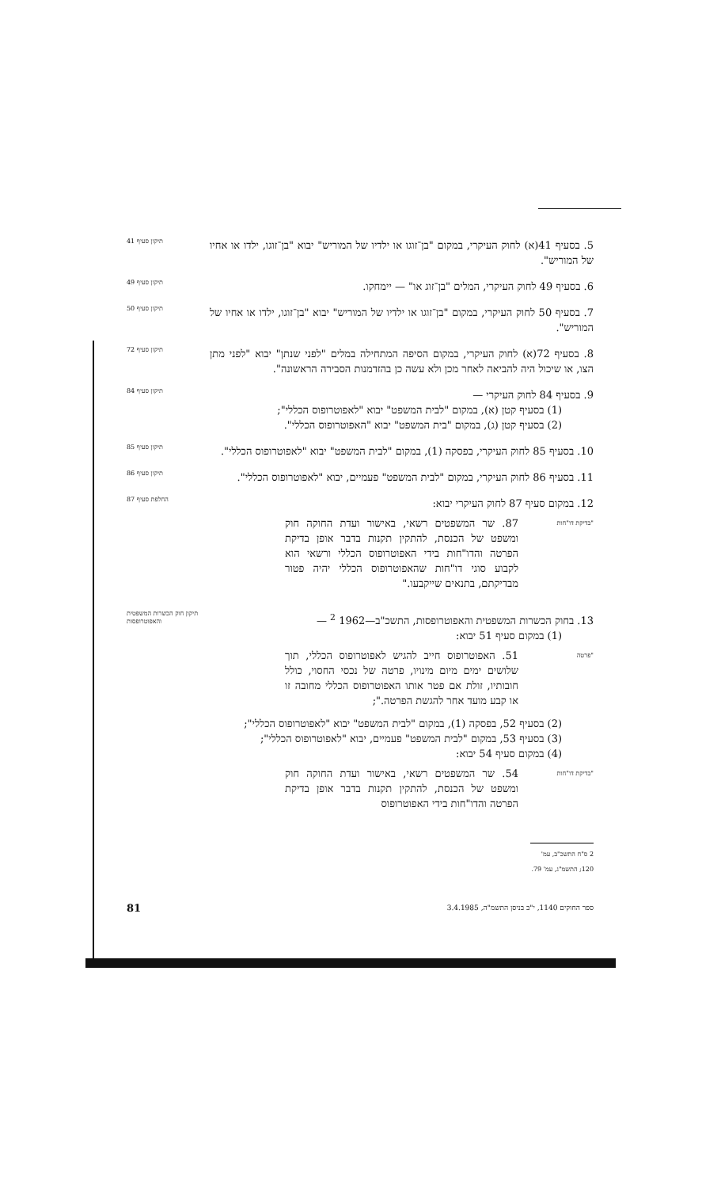5. בסעיף 41(א) לחוק העיקרי, במקום "בן־זוגו או ילדיו של המוריש" יבוא "בן־זוגו, ילדו או אחיו של המוריש".
תיקון סעיף 41
6. בסעיף 49 לחוק העיקרי, המלים "בן־זוג או" — יימחקו.
תיקון סעיף 49
7. בסעיף 50 לחוק העיקרי, במקום "בן־זוגו או ילדיו של המוריש" יבוא "בן־זוגו, ילדו או אחיו של המוריש".
תיקון סעיף 50
8. בסעיף 72(א) לחוק העיקרי, במקום הסיפה המתחילה במלים "לפני שנתן" יבוא "לפני מתן הצו, או שיכול היה להביאה לאחר מכן ולא עשה כן בהזדמנות הסבירה הראשונה".
תיקון סעיף 72
9. בסעיף 84 לחוק העיקרי —
(1) בסעיף קטן (א), במקום "לבית המשפט" יבוא "לאפוטרופוס הכללי";
(2) בסעיף קטן (ג), במקום "בית המשפט" יבוא "האפוטרופוס הכללי".
תיקון סעיף 84
10. בסעיף 85 לחוק העיקרי, בפסקה (1), במקום "לבית המשפט" יבוא "לאפוטרופוס הכללי".
תיקון סעיף 85
11. בסעיף 86 לחוק העיקרי, במקום "לבית המשפט" פעמיים, יבוא "לאפוטרופוס הכללי".
תיקון סעיף 86
12. במקום סעיף 87 לחוק העיקרי יבוא:
"בדיקת דו"חות
87. שר המשפטים רשאי, באישור ועדת החוקה חוק ומשפט של הכנסת, להתקין תקנות בדבר אופן בדיקת הפרטה והדו"חות בידי האפוטרופוס הכללי ורשאי הוא לקבוע סוגי דו"חות שהאפוטרופוס הכללי יהיה פטור מבדיקתם, בתנאים שייקבעו."
החלפת סעיף 87
13. בחוק הכשרות המשפטית והאפוטרופסות, התשכ"ב—1962 <sup>2</sup> —
(1) במקום סעיף 51 יבוא:
"פרטה
51. האפוטרופוס חייב להגיש לאפוטרופוס הכללי, תוך שלושים ימים מיום מינויו, פרטה של נכסי החסוי, כולל חובותיו, זולת אם פטר אותו האפוטרופוס הכללי מחובה זו או קבע מועד אחר להגשת הפרטה.";
(2) בסעיף 52, בפסקה (1), במקום "לבית המשפט" יבוא "לאפוטרופוס הכללי";
(3) בסעיף 53, במקום "לבית המשפט" פעמיים, יבוא "לאפוטרופוס הכללי";
(4) במקום סעיף 54 יבוא:
"בדיקת דו"חות
54. שר המשפטים רשאי, באישור ועדת החוקה חוק ומשפט של הכנסת, להתקין תקנות בדבר אופן בדיקת הפרטה והדו"חות בידי האפוטרופוס
תיקון חוק הכשרות המשפטית והאפוטרופסות
2 ס"ח התשכ"ב, עמ' 120; התשמ"ג, עמ' 79.
ספר החוקים 1140, י"ב בניסן התשמ"ה, 3.4.1985 81